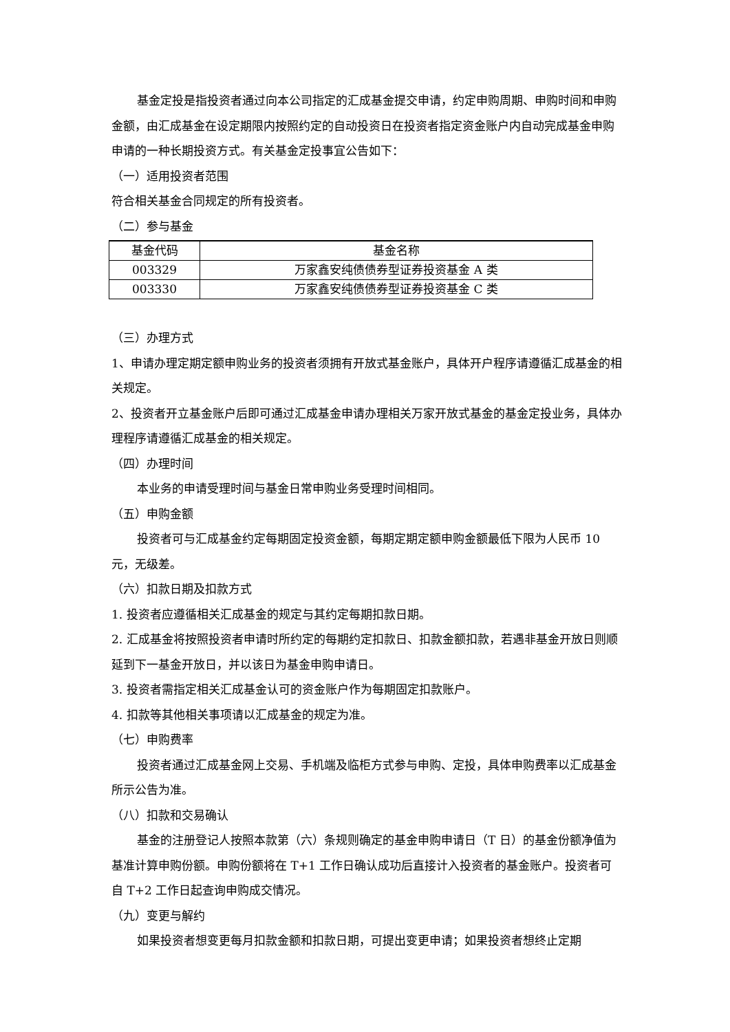基金定投是指投资者通过向本公司指定的汇成基金提交申请，约定申购周期、申购时间和申购金额，由汇成基金在设定期限内按照约定的自动投资日在投资者指定资金账户内自动完成基金申购申请的一种长期投资方式。有关基金定投事宜公告如下：
（一）适用投资者范围
符合相关基金合同规定的所有投资者。
（二）参与基金
| 基金代码 | 基金名称 |
| --- | --- |
| 003329 | 万家鑫安纯债债券型证券投资基金 A 类 |
| 003330 | 万家鑫安纯债债券型证券投资基金 C 类 |
（三）办理方式
1、申请办理定期定额申购业务的投资者须拥有开放式基金账户，具体开户程序请遵循汇成基金的相关规定。
2、投资者开立基金账户后即可通过汇成基金申请办理相关万家开放式基金的基金定投业务，具体办理程序请遵循汇成基金的相关规定。
（四）办理时间
本业务的申请受理时间与基金日常申购业务受理时间相同。
（五）申购金额
投资者可与汇成基金约定每期固定投资金额，每期定期定额申购金额最低下限为人民币 10 元，无级差。
（六）扣款日期及扣款方式
1. 投资者应遵循相关汇成基金的规定与其约定每期扣款日期。
2. 汇成基金将按照投资者申请时所约定的每期约定扣款日、扣款金额扣款，若遇非基金开放日则顺延到下一基金开放日，并以该日为基金申购申请日。
3. 投资者需指定相关汇成基金认可的资金账户作为每期固定扣款账户。
4. 扣款等其他相关事项请以汇成基金的规定为准。
（七）申购费率
投资者通过汇成基金网上交易、手机端及临柜方式参与申购、定投，具体申购费率以汇成基金所示公告为准。
（八）扣款和交易确认
基金的注册登记人按照本款第（六）条规则确定的基金申购申请日（T 日）的基金份额净值为基准计算申购份额。申购份额将在 T+1 工作日确认成功后直接计入投资者的基金账户。投资者可自 T+2 工作日起查询申购成交情况。
（九）变更与解约
如果投资者想变更每月扣款金额和扣款日期，可提出变更申请；如果投资者想终止定期